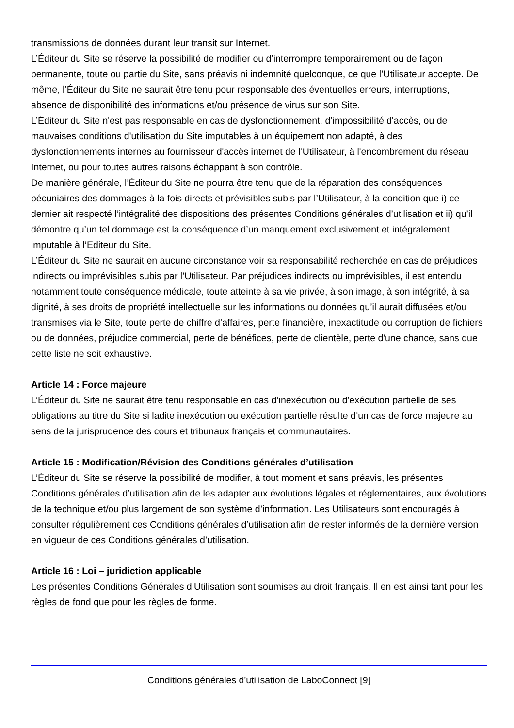transmissions de données durant leur transit sur Internet.
L’Éditeur du Site se réserve la possibilité de modifier ou d’interrompre temporairement ou de façon permanente, toute ou partie du Site, sans préavis ni indemnité quelconque, ce que l’Utilisateur accepte. De même, l’Éditeur du Site ne saurait être tenu pour responsable des éventuelles erreurs, interruptions, absence de disponibilité des informations et/ou présence de virus sur son Site.
L’Éditeur du Site n'est pas responsable en cas de dysfonctionnement, d’impossibilité d'accès, ou de mauvaises conditions d'utilisation du Site imputables à un équipement non adapté, à des dysfonctionnements internes au fournisseur d'accès internet de l’Utilisateur, à l'encombrement du réseau Internet, ou pour toutes autres raisons échappant à son contrôle.
De manière générale, l’Éditeur du Site ne pourra être tenu que de la réparation des conséquences pécuniaires des dommages à la fois directs et prévisibles subis par l’Utilisateur, à la condition que i) ce dernier ait respecté l’intégralité des dispositions des présentes Conditions générales d’utilisation et ii) qu’il démontre qu’un tel dommage est la conséquence d’un manquement exclusivement et intégralement imputable à l’Editeur du Site.
L’Éditeur du Site ne saurait en aucune circonstance voir sa responsabilité recherchée en cas de préjudices indirects ou imprévisibles subis par l’Utilisateur. Par préjudices indirects ou imprévisibles, il est entendu notamment toute conséquence médicale, toute atteinte à sa vie privée, à son image, à son intégrité, à sa dignité, à ses droits de propriété intellectuelle sur les informations ou données qu’il aurait diffusées et/ou transmises via le Site, toute perte de chiffre d’affaires, perte financière, inexactitude ou corruption de fichiers ou de données, préjudice commercial, perte de bénéfices, perte de clientèle, perte d'une chance, sans que cette liste ne soit exhaustive.
Article 14 : Force majeure
L’Éditeur du Site ne saurait être tenu responsable en cas d’inexécution ou d'exécution partielle de ses obligations au titre du Site si ladite inexécution ou exécution partielle résulte d’un cas de force majeure au sens de la jurisprudence des cours et tribunaux français et communautaires.
Article 15 : Modification/Révision des Conditions générales d’utilisation
L’Éditeur du Site se réserve la possibilité de modifier, à tout moment et sans préavis, les présentes Conditions générales d’utilisation afin de les adapter aux évolutions légales et réglementaires, aux évolutions de la technique et/ou plus largement de son système d’information. Les Utilisateurs sont encouragés à consulter régulièrement ces Conditions générales d’utilisation afin de rester informés de la dernière version en vigueur de ces Conditions générales d’utilisation.
Article 16 : Loi – juridiction applicable
Les présentes Conditions Générales d’Utilisation sont soumises au droit français. Il en est ainsi tant pour les règles de fond que pour les règles de forme.
Conditions générales d'utilisation de LaboConnect [9]